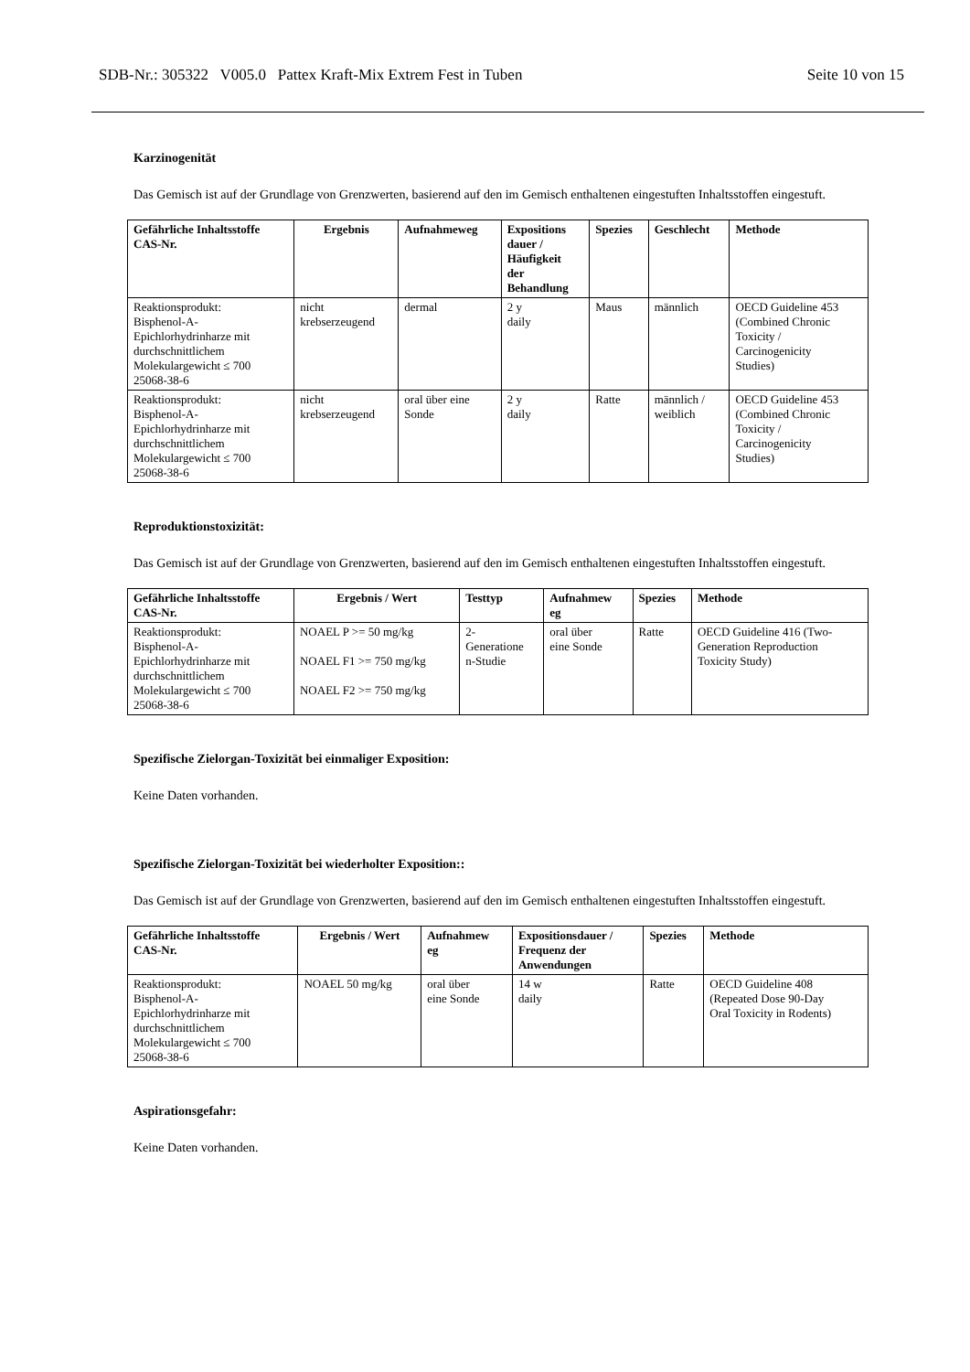SDB-Nr.: 305322 V005.0 Pattex Kraft-Mix Extrem Fest in Tuben Seite 10 von 15
Karzinogenität
Das Gemisch ist auf der Grundlage von Grenzwerten, basierend auf den im Gemisch enthaltenen eingestuften Inhaltsstoffen eingestuft.
| Gefährliche Inhaltsstoffe CAS-Nr. | Ergebnis | Aufnahmeweg | Expositions dauer / Häufigkeit der Behandlung | Spezies | Geschlecht | Methode |
| --- | --- | --- | --- | --- | --- | --- |
| Reaktionsprodukt: Bisphenol-A- Epichlorhydrinharze mit durchschnittlichem Molekulargewicht ≤ 700 25068-38-6 | nicht krebserzeugend | dermal | 2 y daily | Maus | männlich | OECD Guideline 453 (Combined Chronic Toxicity / Carcinogenicity Studies) |
| Reaktionsprodukt: Bisphenol-A- Epichlorhydrinharze mit durchschnittlichem Molekulargewicht ≤ 700 25068-38-6 | nicht krebserzeugend | oral über eine Sonde | 2 y daily | Ratte | männlich / weiblich | OECD Guideline 453 (Combined Chronic Toxicity / Carcinogenicity Studies) |
Reproduktionstoxizität:
Das Gemisch ist auf der Grundlage von Grenzwerten, basierend auf den im Gemisch enthaltenen eingestuften Inhaltsstoffen eingestuft.
| Gefährliche Inhaltsstoffe CAS-Nr. | Ergebnis / Wert | Testtyp | Aufnahmew eg | Spezies | Methode |
| --- | --- | --- | --- | --- | --- |
| Reaktionsprodukt: Bisphenol-A- Epichlorhydrinharze mit durchschnittlichem Molekulargewicht ≤ 700 25068-38-6 | NOAEL P >= 50 mg/kg NOAEL F1 >= 750 mg/kg NOAEL F2 >= 750 mg/kg | 2- Generatione n-Studie | oral über eine Sonde | Ratte | OECD Guideline 416 (Two- Generation Reproduction Toxicity Study) |
Spezifische Zielorgan-Toxizität bei einmaliger Exposition:
Keine Daten vorhanden.
Spezifische Zielorgan-Toxizität bei wiederholter Exposition::
Das Gemisch ist auf der Grundlage von Grenzwerten, basierend auf den im Gemisch enthaltenen eingestuften Inhaltsstoffen eingestuft.
| Gefährliche Inhaltsstoffe CAS-Nr. | Ergebnis / Wert | Aufnahmew eg | Expositionsdauer / Frequenz der Anwendungen | Spezies | Methode |
| --- | --- | --- | --- | --- | --- |
| Reaktionsprodukt: Bisphenol-A- Epichlorhydrinharze mit durchschnittlichem Molekulargewicht ≤ 700 25068-38-6 | NOAEL 50 mg/kg | oral über eine Sonde | 14 w daily | Ratte | OECD Guideline 408 (Repeated Dose 90-Day Oral Toxicity in Rodents) |
Aspirationsgefahr:
Keine Daten vorhanden.